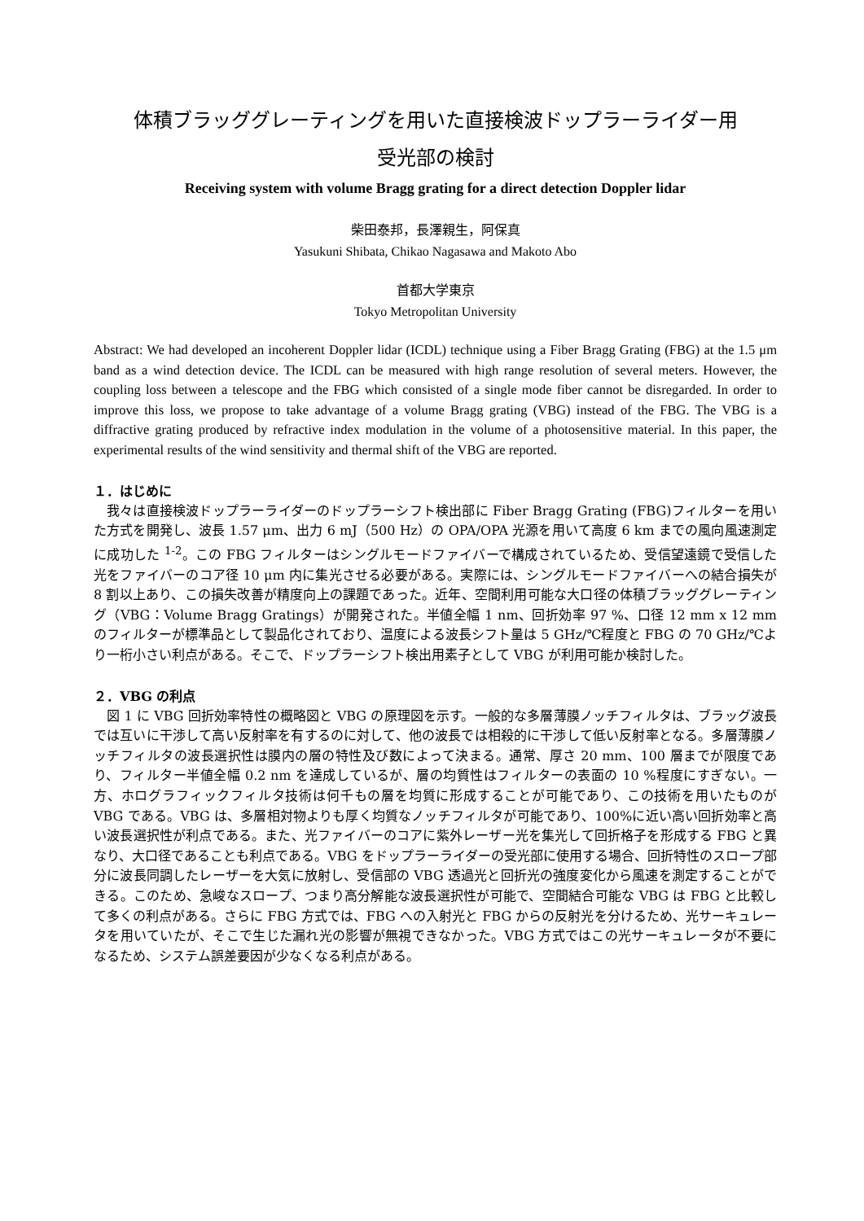体積ブラッググレーティングを用いた直接検波ドップラーライダー用
受光部の検討
Receiving system with volume Bragg grating for a direct detection Doppler lidar
柴田泰邦，長澤親生，阿保真
Yasukuni Shibata, Chikao Nagasawa and Makoto Abo
首都大学東京
Tokyo Metropolitan University
Abstract: We had developed an incoherent Doppler lidar (ICDL) technique using a Fiber Bragg Grating (FBG) at the 1.5 μm band as a wind detection device. The ICDL can be measured with high range resolution of several meters. However, the coupling loss between a telescope and the FBG which consisted of a single mode fiber cannot be disregarded. In order to improve this loss, we propose to take advantage of a volume Bragg grating (VBG) instead of the FBG. The VBG is a diffractive grating produced by refractive index modulation in the volume of a photosensitive material. In this paper, the experimental results of the wind sensitivity and thermal shift of the VBG are reported.
１．はじめに
我々は直接検波ドップラーライダーのドップラーシフト検出部に Fiber Bragg Grating (FBG)フィルターを用いた方式を開発し、波長 1.57 μm、出力 6 mJ（500 Hz）の OPA/OPA 光源を用いて高度 6 km までの風向風速測定に成功した <sup>1-2</sup>。この FBG フィルターはシングルモードファイバーで構成されているため、受信望遠鏡で受信した光をファイバーのコア径 10 μm 内に集光させる必要がある。実際には、シングルモードファイバーへの結合損失が 8 割以上あり、この損失改善が精度向上の課題であった。近年、空間利用可能な大口径の体積ブラッググレーティング（VBG：Volume Bragg Gratings）が開発された。半値全幅 1 nm、回折効率 97 %、口径 12 mm x 12 mm のフィルターが標準品として製品化されており、温度による波長シフト量は 5 GHz/℃程度と FBG の 70 GHz/℃より一桁小さい利点がある。そこで、ドップラーシフト検出用素子として VBG が利用可能か検討した。
２．VBG の利点
図 1 に VBG 回折効率特性の概略図と VBG の原理図を示す。一般的な多層薄膜ノッチフィルタは、ブラッグ波長では互いに干渉して高い反射率を有するのに対して、他の波長では相殺的に干渉して低い反射率となる。多層薄膜ノッチフィルタの波長選択性は膜内の層の特性及び数によって決まる。通常、厚さ 20 mm、100 層までが限度であり、フィルター半値全幅 0.2 nm を達成しているが、層の均質性はフィルターの表面の 10 %程度にすぎない。一方、ホログラフィックフィルタ技術は何千もの層を均質に形成することが可能であり、この技術を用いたものが VBG である。VBG は、多層相対物よりも厚く均質なノッチフィルタが可能であり、100%に近い高い回折効率と高い波長選択性が利点である。また、光ファイバーのコアに紫外レーザー光を集光して回折格子を形成する FBG と異なり、大口径であることも利点である。VBG をドップラーライダーの受光部に使用する場合、回折特性のスロープ部分に波長同調したレーザーを大気に放射し、受信部の VBG 透過光と回折光の強度変化から風速を測定することができる。このため、急峻なスロープ、つまり高分解能な波長選択性が可能で、空間結合可能な VBG は FBG と比較して多くの利点がある。さらに FBG 方式では、FBG への入射光と FBG からの反射光を分けるため、光サーキュレータを用いていたが、そこで生じた漏れ光の影響が無視できなかった。VBG 方式ではこの光サーキュレータが不要になるため、システム誤差要因が少なくなる利点がある。